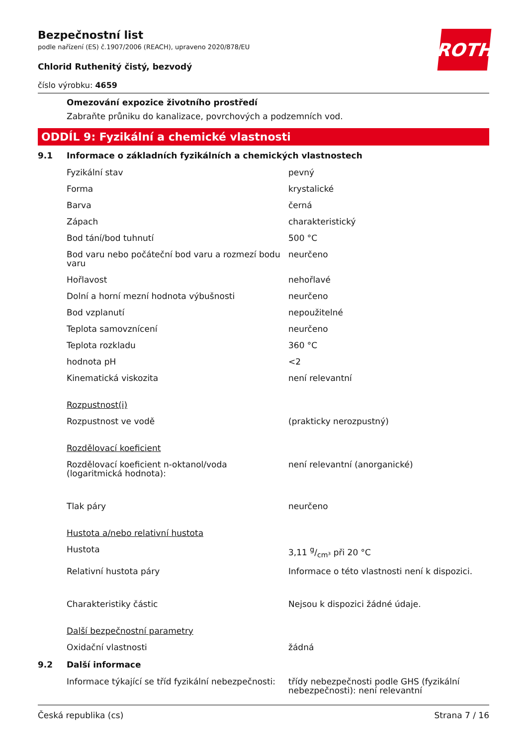ROTH
Bezpečnostní list
podle nařízení (ES) č.1907/2006 (REACH), upraveno 2020/878/EU
Chlorid Ruthenitý čistý, bezvodý
číslo výrobku: 4659
Omezování expozice životního prostředí
Zabraňte průniku do kanalizace, povrchových a podzemních vod.
ODDÍL 9: Fyzikální a chemické vlastnosti
9.1 Informace o základních fyzikálních a chemických vlastnostech
| Fyzikální stav | pevný |
| Forma | krystalické |
| Barva | černá |
| Zápach | charakteristický |
| Bod tání/bod tuhnutí | 500 °C |
| Bod varu nebo počáteční bod varu a rozmezí bodu varu | neurčeno |
| Hořlavost | nehořlavé |
| Dolní a horní mezní hodnota výbušnosti | neurčeno |
| Bod vzplanutí | nepoužitelné |
| Teplota samovznícení | neurčeno |
| Teplota rozkladu | 360 °C |
| hodnota pH | <2 |
| Kinematická viskozita | není relevantní |
| Rozpustnost(i) | |
| Rozpustnost ve vodě | (prakticky nerozpustný) |
| Rozdělovací koeficient | |
| Rozdělovací koeficient n-oktanol/voda (logaritmická hodnota): | není relevantní (anorganické) |
| Tlak páry | neurčeno |
| Hustota a/nebo relativní hustota | |
| Hustota | 3,11 g/cm³ při 20 °C |
| Relativní hustota páry | Informace o této vlastnosti není k dispozici. |
| Charakteristiky částic | Nejsou k dispozici žádné údaje. |
| Další bezpečnostní parametry | |
| Oxidační vlastnosti | žádná |
9.2 Další informace
| Informace týkající se tříd fyzikální nebezpečnosti: | třídy nebezpečnosti podle GHS (fyzikální nebezpečnosti): není relevantní |
Česká republika (cs) Strana 7 / 16